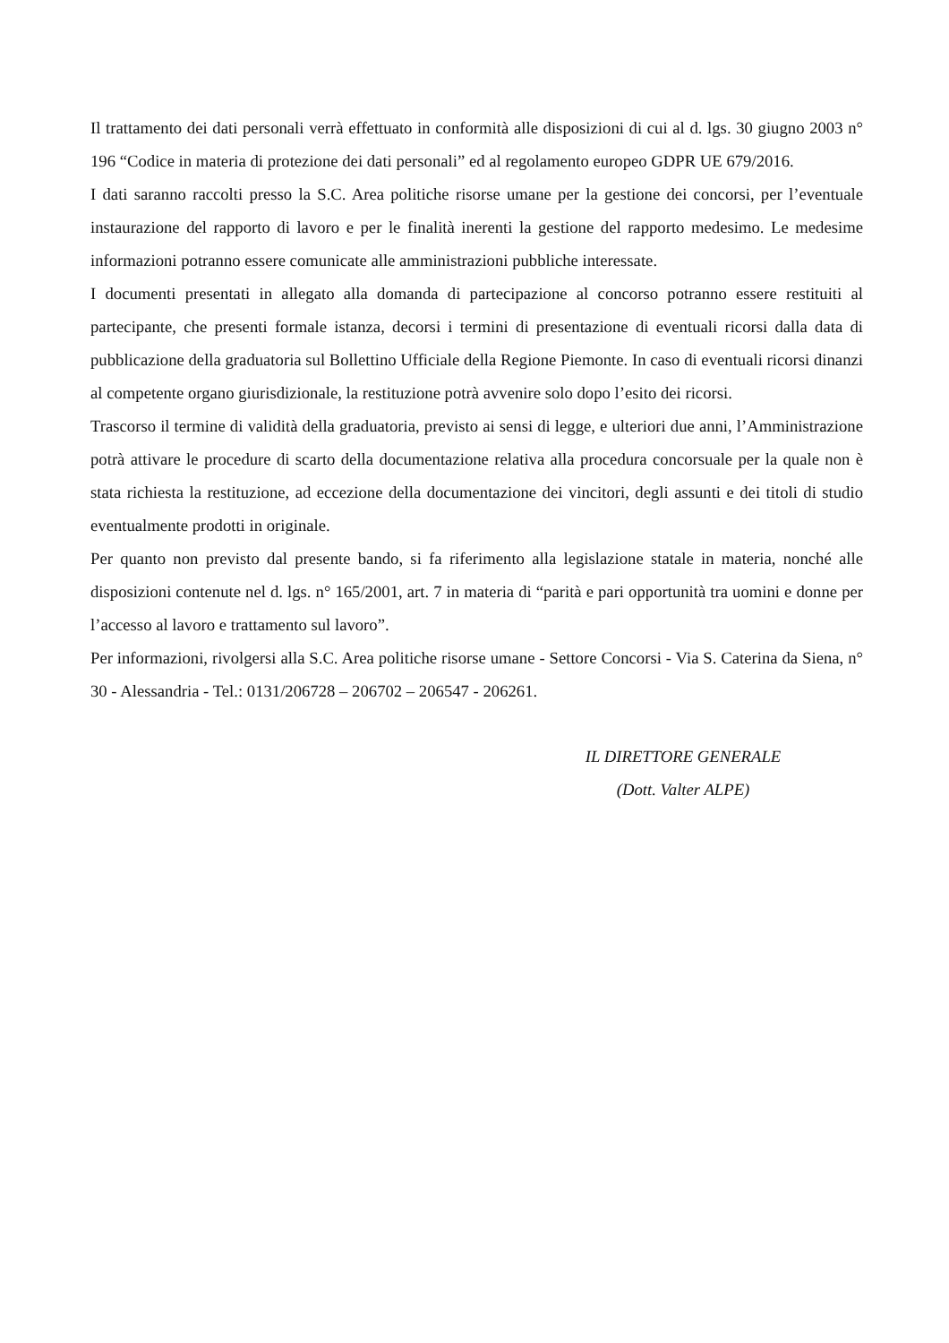Il trattamento dei dati personali verrà effettuato in conformità alle disposizioni di cui al d. lgs. 30 giugno 2003 n° 196 “Codice in materia di protezione dei dati personali” ed al regolamento europeo GDPR UE 679/2016.
I dati saranno raccolti presso la S.C. Area politiche risorse umane per la gestione dei concorsi, per l’eventuale instaurazione del rapporto di lavoro e per le finalità inerenti la gestione del rapporto medesimo. Le medesime informazioni potranno essere comunicate alle amministrazioni pubbliche interessate.
I documenti presentati in allegato alla domanda di partecipazione al concorso potranno essere restituiti al partecipante, che presenti formale istanza, decorsi i termini di presentazione di eventuali ricorsi dalla data di pubblicazione della graduatoria sul Bollettino Ufficiale della Regione Piemonte. In caso di eventuali ricorsi dinanzi al competente organo giurisdizionale, la restituzione potrà avvenire solo dopo l’esito dei ricorsi.
Trascorso il termine di validità della graduatoria, previsto ai sensi di legge, e ulteriori due anni, l’Amministrazione potrà attivare le procedure di scarto della documentazione relativa alla procedura concorsuale per la quale non è stata richiesta la restituzione, ad eccezione della documentazione dei vincitori, degli assunti e dei titoli di studio eventualmente prodotti in originale.
Per quanto non previsto dal presente bando, si fa riferimento alla legislazione statale in materia, nonché alle disposizioni contenute nel d. lgs. n° 165/2001, art. 7 in materia di “parità e pari opportunità tra uomini e donne per l’accesso al lavoro e trattamento sul lavoro”.
Per informazioni, rivolgersi alla S.C. Area politiche risorse umane - Settore Concorsi - Via S. Caterina da Siena, n° 30 - Alessandria - Tel.: 0131/206728 – 206702 – 206547 - 206261.
IL DIRETTORE GENERALE
(Dott. Valter ALPE)